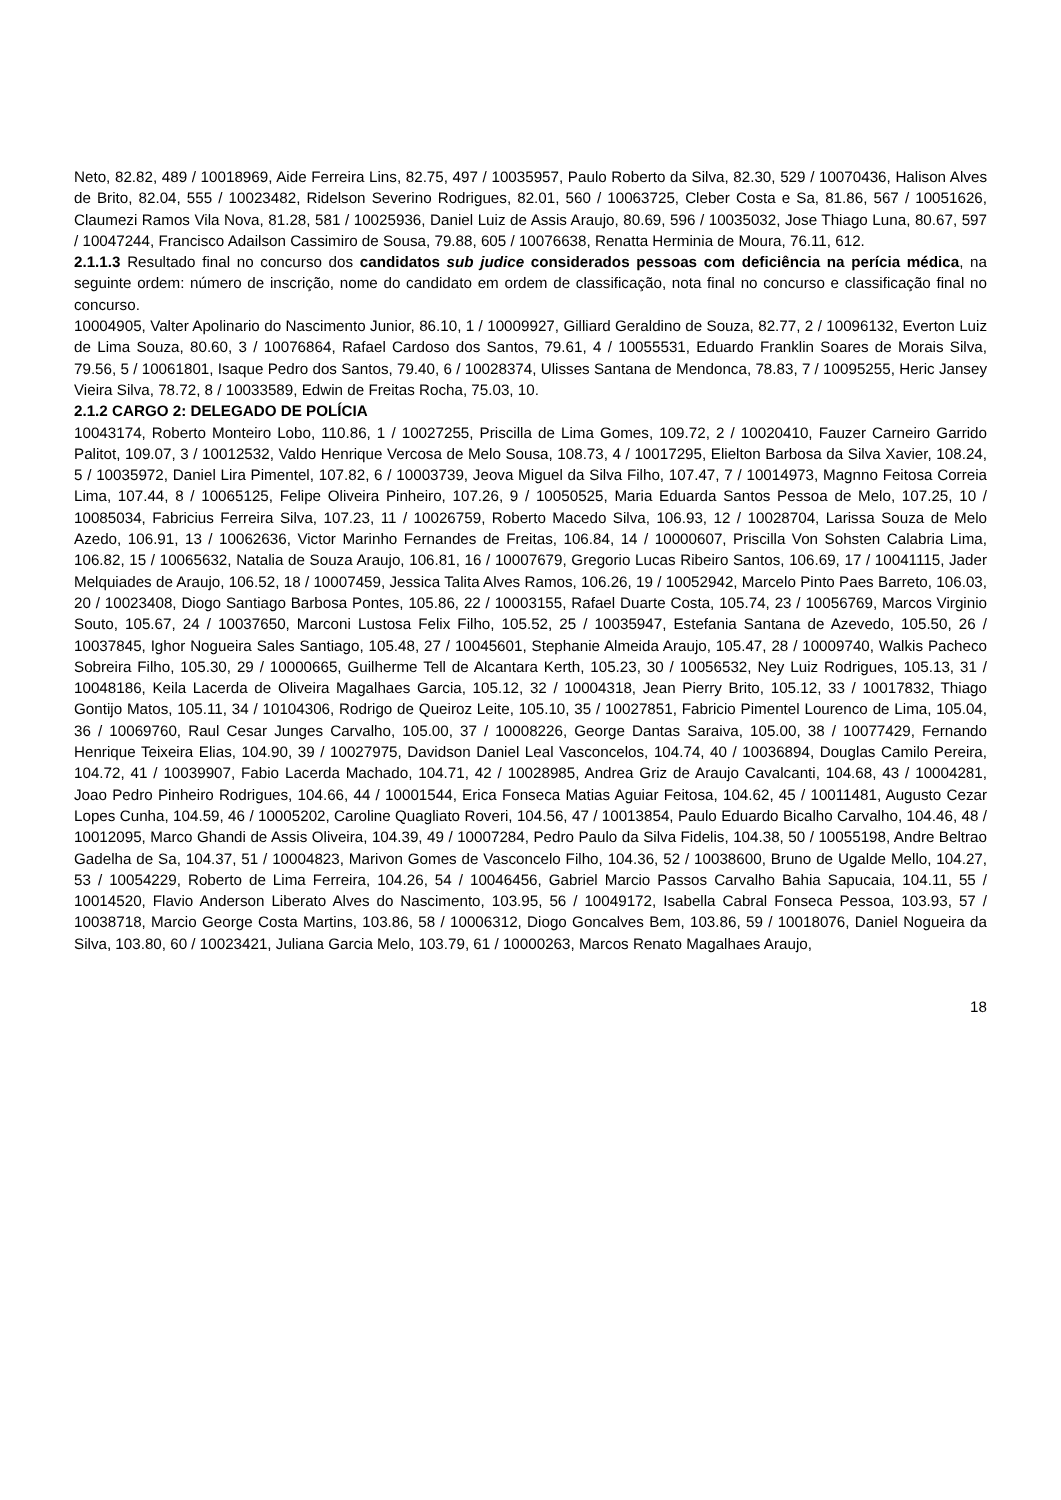Neto, 82.82, 489 / 10018969, Aide Ferreira Lins, 82.75, 497 / 10035957, Paulo Roberto da Silva, 82.30, 529 / 10070436, Halison Alves de Brito, 82.04, 555 / 10023482, Ridelson Severino Rodrigues, 82.01, 560 / 10063725, Cleber Costa e Sa, 81.86, 567 / 10051626, Claumezi Ramos Vila Nova, 81.28, 581 / 10025936, Daniel Luiz de Assis Araujo, 80.69, 596 / 10035032, Jose Thiago Luna, 80.67, 597 / 10047244, Francisco Adailson Cassimiro de Sousa, 79.88, 605 / 10076638, Renatta Herminia de Moura, 76.11, 612.
2.1.1.3 Resultado final no concurso dos candidatos sub judice considerados pessoas com deficiência na perícia médica, na seguinte ordem: número de inscrição, nome do candidato em ordem de classificação, nota final no concurso e classificação final no concurso.
10004905, Valter Apolinario do Nascimento Junior, 86.10, 1 / 10009927, Gilliard Geraldino de Souza, 82.77, 2 / 10096132, Everton Luiz de Lima Souza, 80.60, 3 / 10076864, Rafael Cardoso dos Santos, 79.61, 4 / 10055531, Eduardo Franklin Soares de Morais Silva, 79.56, 5 / 10061801, Isaque Pedro dos Santos, 79.40, 6 / 10028374, Ulisses Santana de Mendonca, 78.83, 7 / 10095255, Heric Jansey Vieira Silva, 78.72, 8 / 10033589, Edwin de Freitas Rocha, 75.03, 10.
2.1.2 CARGO 2: DELEGADO DE POLÍCIA
10043174, Roberto Monteiro Lobo, 110.86, 1 / 10027255, Priscilla de Lima Gomes, 109.72, 2 / 10020410, Fauzer Carneiro Garrido Palitot, 109.07, 3 / 10012532, Valdo Henrique Vercosa de Melo Sousa, 108.73, 4 / 10017295, Elielton Barbosa da Silva Xavier, 108.24, 5 / 10035972, Daniel Lira Pimentel, 107.82, 6 / 10003739, Jeova Miguel da Silva Filho, 107.47, 7 / 10014973, Magnno Feitosa Correia Lima, 107.44, 8 / 10065125, Felipe Oliveira Pinheiro, 107.26, 9 / 10050525, Maria Eduarda Santos Pessoa de Melo, 107.25, 10 / 10085034, Fabricius Ferreira Silva, 107.23, 11 / 10026759, Roberto Macedo Silva, 106.93, 12 / 10028704, Larissa Souza de Melo Azedo, 106.91, 13 / 10062636, Victor Marinho Fernandes de Freitas, 106.84, 14 / 10000607, Priscilla Von Sohsten Calabria Lima, 106.82, 15 / 10065632, Natalia de Souza Araujo, 106.81, 16 / 10007679, Gregorio Lucas Ribeiro Santos, 106.69, 17 / 10041115, Jader Melquiades de Araujo, 106.52, 18 / 10007459, Jessica Talita Alves Ramos, 106.26, 19 / 10052942, Marcelo Pinto Paes Barreto, 106.03, 20 / 10023408, Diogo Santiago Barbosa Pontes, 105.86, 22 / 10003155, Rafael Duarte Costa, 105.74, 23 / 10056769, Marcos Virginio Souto, 105.67, 24 / 10037650, Marconi Lustosa Felix Filho, 105.52, 25 / 10035947, Estefania Santana de Azevedo, 105.50, 26 / 10037845, Ighor Nogueira Sales Santiago, 105.48, 27 / 10045601, Stephanie Almeida Araujo, 105.47, 28 / 10009740, Walkis Pacheco Sobreira Filho, 105.30, 29 / 10000665, Guilherme Tell de Alcantara Kerth, 105.23, 30 / 10056532, Ney Luiz Rodrigues, 105.13, 31 / 10048186, Keila Lacerda de Oliveira Magalhaes Garcia, 105.12, 32 / 10004318, Jean Pierry Brito, 105.12, 33 / 10017832, Thiago Gontijo Matos, 105.11, 34 / 10104306, Rodrigo de Queiroz Leite, 105.10, 35 / 10027851, Fabricio Pimentel Lourenco de Lima, 105.04, 36 / 10069760, Raul Cesar Junges Carvalho, 105.00, 37 / 10008226, George Dantas Saraiva, 105.00, 38 / 10077429, Fernando Henrique Teixeira Elias, 104.90, 39 / 10027975, Davidson Daniel Leal Vasconcelos, 104.74, 40 / 10036894, Douglas Camilo Pereira, 104.72, 41 / 10039907, Fabio Lacerda Machado, 104.71, 42 / 10028985, Andrea Griz de Araujo Cavalcanti, 104.68, 43 / 10004281, Joao Pedro Pinheiro Rodrigues, 104.66, 44 / 10001544, Erica Fonseca Matias Aguiar Feitosa, 104.62, 45 / 10011481, Augusto Cezar Lopes Cunha, 104.59, 46 / 10005202, Caroline Quagliato Roveri, 104.56, 47 / 10013854, Paulo Eduardo Bicalho Carvalho, 104.46, 48 / 10012095, Marco Ghandi de Assis Oliveira, 104.39, 49 / 10007284, Pedro Paulo da Silva Fidelis, 104.38, 50 / 10055198, Andre Beltrao Gadelha de Sa, 104.37, 51 / 10004823, Marivon Gomes de Vasconcelo Filho, 104.36, 52 / 10038600, Bruno de Ugalde Mello, 104.27, 53 / 10054229, Roberto de Lima Ferreira, 104.26, 54 / 10046456, Gabriel Marcio Passos Carvalho Bahia Sapucaia, 104.11, 55 / 10014520, Flavio Anderson Liberato Alves do Nascimento, 103.95, 56 / 10049172, Isabella Cabral Fonseca Pessoa, 103.93, 57 / 10038718, Marcio George Costa Martins, 103.86, 58 / 10006312, Diogo Goncalves Bem, 103.86, 59 / 10018076, Daniel Nogueira da Silva, 103.80, 60 / 10023421, Juliana Garcia Melo, 103.79, 61 / 10000263, Marcos Renato Magalhaes Araujo,
18